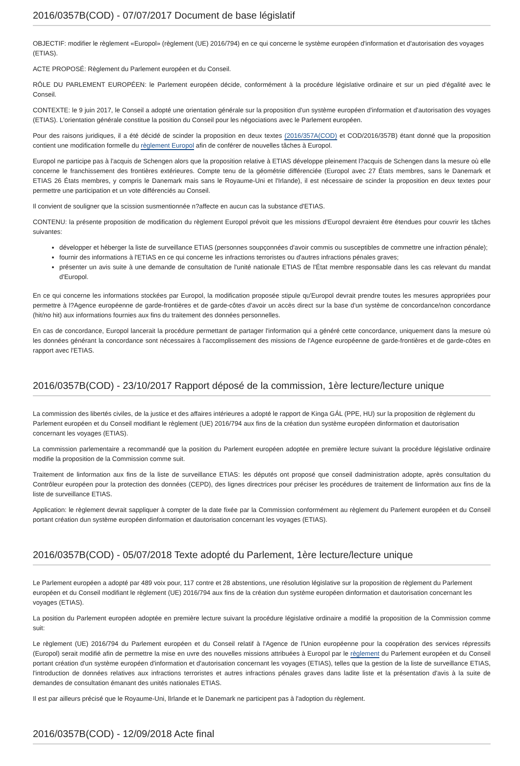2016/0357B(COD) - 07/07/2017 Document de base législatif
OBJECTIF: modifier le règlement «Europol» (règlement (UE) 2016/794) en ce qui concerne le système européen d'information et d'autorisation des voyages (ETIAS).
ACTE PROPOSÉ: Règlement du Parlement européen et du Conseil.
RÔLE DU PARLEMENT EUROPÉEN: le Parlement européen décide, conformément à la procédure législative ordinaire et sur un pied d'égalité avec le Conseil.
CONTEXTE: le 9 juin 2017, le Conseil a adopté une orientation générale sur la proposition d'un système européen d'information et d'autorisation des voyages (ETIAS). L'orientation générale constitue la position du Conseil pour les négociations avec le Parlement européen.
Pour des raisons juridiques, il a été décidé de scinder la proposition en deux textes (2016/357A(COD) et COD/2016/357B) étant donné que la proposition contient une modification formelle du règlement Europol afin de conférer de nouvelles tâches à Europol.
Europol ne participe pas à l'acquis de Schengen alors que la proposition relative à ETIAS développe pleinement l?acquis de Schengen dans la mesure où elle concerne le franchissement des frontières extérieures. Compte tenu de la géométrie différenciée (Europol avec 27 États membres, sans le Danemark et ETIAS 26 États membres, y compris le Danemark mais sans le Royaume-Uni et l'Irlande), il est nécessaire de scinder la proposition en deux textes pour permettre une participation et un vote différenciés au Conseil.
Il convient de souligner que la scission susmentionnée n?affecte en aucun cas la substance d'ETIAS.
CONTENU: la présente proposition de modification du règlement Europol prévoit que les missions d'Europol devraient être étendues pour couvrir les tâches suivantes:
développer et héberger la liste de surveillance ETIAS (personnes soupçonnées d'avoir commis ou susceptibles de commettre une infraction pénale);
fournir des informations à l'ETIAS en ce qui concerne les infractions terroristes ou d'autres infractions pénales graves;
présenter un avis suite à une demande de consultation de l'unité nationale ETIAS de l'État membre responsable dans les cas relevant du mandat d'Europol.
En ce qui concerne les informations stockées par Europol, la modification proposée stipule qu'Europol devrait prendre toutes les mesures appropriées pour permettre à l?Agence européenne de garde-frontières et de garde-côtes d'avoir un accès direct sur la base d'un système de concordance/non concordance (hit/no hit) aux informations fournies aux fins du traitement des données personnelles.
En cas de concordance, Europol lancerait la procédure permettant de partager l'information qui a généré cette concordance, uniquement dans la mesure où les données générant la concordance sont nécessaires à l'accomplissement des missions de l'Agence européenne de garde-frontières et de garde-côtes en rapport avec l'ETIAS.
2016/0357B(COD) - 23/10/2017 Rapport déposé de la commission, 1ère lecture/lecture unique
La commission des libertés civiles, de la justice et des affaires intérieures a adopté le rapport de Kinga GÁL (PPE, HU) sur la proposition de règlement du Parlement européen et du Conseil modifiant le règlement (UE) 2016/794 aux fins de la création dun système européen dinformation et dautorisation concernant les voyages (ETIAS).
La commission parlementaire a recommandé que la position du Parlement européen adoptée en première lecture suivant la procédure législative ordinaire modifie la proposition de la Commission comme suit.
Traitement de linformation aux fins de la liste de surveillance ETIAS: les députés ont proposé que conseil dadministration adopte, après consultation du Contrôleur européen pour la protection des données (CEPD), des lignes directrices pour préciser les procédures de traitement de linformation aux fins de la liste de surveillance ETIAS.
Application: le règlement devrait sappliquer à compter de la date fixée par la Commission conformément au règlement du Parlement européen et du Conseil portant création dun système européen dinformation et dautorisation concernant les voyages (ETIAS).
2016/0357B(COD) - 05/07/2018 Texte adopté du Parlement, 1ère lecture/lecture unique
Le Parlement européen a adopté par 489 voix pour, 117 contre et 28 abstentions, une résolution législative sur la proposition de règlement du Parlement européen et du Conseil modifiant le règlement (UE) 2016/794 aux fins de la création dun système européen dinformation et dautorisation concernant les voyages (ETIAS).
La position du Parlement européen adoptée en première lecture suivant la procédure législative ordinaire a modifié la proposition de la Commission comme suit:
Le règlement (UE) 2016/794 du Parlement européen et du Conseil relatif à l'Agence de l'Union européenne pour la coopération des services répressifs (Europol) serait modifié afin de permettre la mise en uvre des nouvelles missions attribuées à Europol par le règlement du Parlement européen et du Conseil portant création d'un système européen d'information et d'autorisation concernant les voyages (ETIAS), telles que la gestion de la liste de surveillance ETIAS, l'introduction de données relatives aux infractions terroristes et autres infractions pénales graves dans ladite liste et la présentation d'avis à la suite de demandes de consultation émanant des unités nationales ETIAS.
Il est par ailleurs précisé que le Royaume-Uni, lIrlande et le Danemark ne participent pas à l'adoption du règlement.
2016/0357B(COD) - 12/09/2018 Acte final